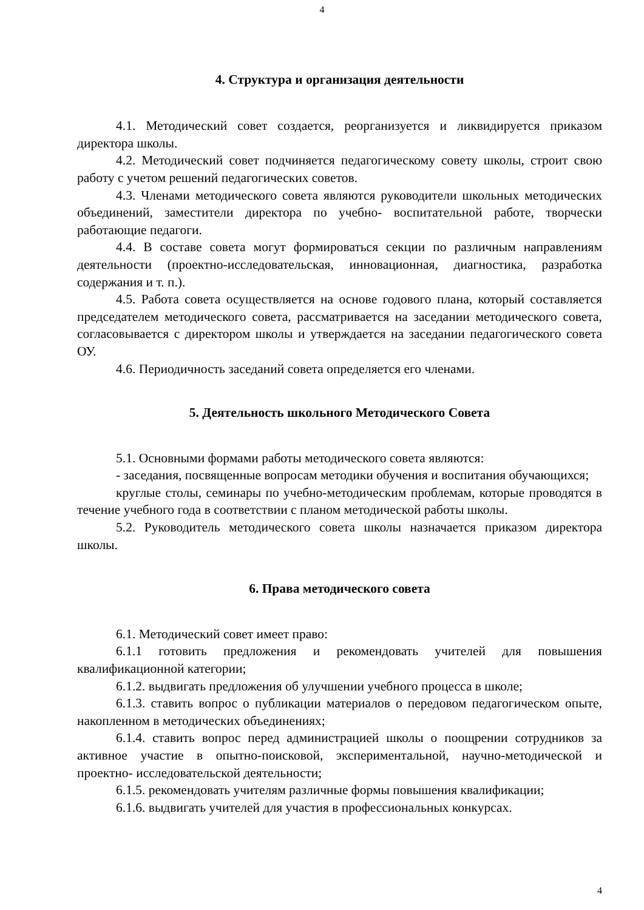4
4. Структура и организация деятельности
4.1. Методический совет создается, реорганизуется и ликвидируется приказом директора школы.
4.2. Методический совет подчиняется педагогическому совету школы, строит свою работу с учетом решений педагогических советов.
4.3. Членами методического совета являются руководители школьных методических объединений, заместители директора по учебно- воспитательной работе, творчески работающие педагоги.
4.4. В составе совета могут формироваться секции по различным направлениям деятельности (проектно-исследовательская, инновационная, диагностика, разработка содержания и т. п.).
4.5. Работа совета осуществляется на основе годового плана, который составляется председателем методического совета, рассматривается на заседании методического совета, согласовывается с директором школы и утверждается на заседании педагогического совета ОУ.
4.6. Периодичность заседаний совета определяется его членами.
5. Деятельность школьного Методического Совета
5.1. Основными формами работы методического совета являются:
- заседания, посвященные вопросам методики обучения и воспитания обучающихся;
круглые столы, семинары по учебно-методическим проблемам, которые проводятся в течение учебного года в соответствии с планом методической работы школы.
5.2. Руководитель методического совета школы назначается приказом директора школы.
6. Права методического совета
6.1. Методический совет имеет право:
6.1.1 готовить предложения и рекомендовать учителей для повышения квалификационной категории;
6.1.2. выдвигать предложения об улучшении учебного процесса в школе;
6.1.3. ставить вопрос о публикации материалов о передовом педагогическом опыте, накопленном в методических объединениях;
6.1.4. ставить вопрос перед администрацией школы о поощрении сотрудников за активное участие в опытно-поисковой, экспериментальной, научно-методической и проектно- исследовательской деятельности;
6.1.5. рекомендовать учителям различные формы повышения квалификации;
6.1.6. выдвигать учителей для участия в профессиональных конкурсах.
4